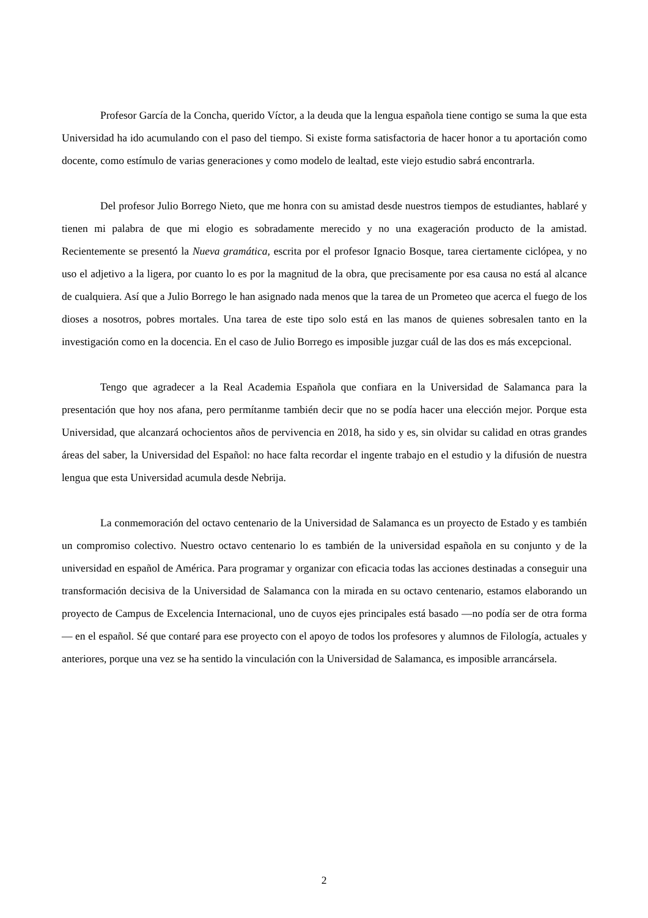Profesor García de la Concha, querido Víctor, a la deuda que la lengua española tiene contigo se suma la que esta Universidad ha ido acumulando con el paso del tiempo. Si existe forma satisfactoria de hacer honor a tu aportación como docente, como estímulo de varias generaciones y como modelo de lealtad, este viejo estudio sabrá encontrarla.
Del profesor Julio Borrego Nieto, que me honra con su amistad desde nuestros tiempos de estudiantes, hablaré y tienen mi palabra de que mi elogio es sobradamente merecido y no una exageración producto de la amistad. Recientemente se presentó la Nueva gramática, escrita por el profesor Ignacio Bosque, tarea ciertamente ciclópea, y no uso el adjetivo a la ligera, por cuanto lo es por la magnitud de la obra, que precisamente por esa causa no está al alcance de cualquiera. Así que a Julio Borrego le han asignado nada menos que la tarea de un Prometeo que acerca el fuego de los dioses a nosotros, pobres mortales. Una tarea de este tipo solo está en las manos de quienes sobresalen tanto en la investigación como en la docencia. En el caso de Julio Borrego es imposible juzgar cuál de las dos es más excepcional.
Tengo que agradecer a la Real Academia Española que confiara en la Universidad de Salamanca para la presentación que hoy nos afana, pero permítanme también decir que no se podía hacer una elección mejor. Porque esta Universidad, que alcanzará ochocientos años de pervivencia en 2018, ha sido y es, sin olvidar su calidad en otras grandes áreas del saber, la Universidad del Español: no hace falta recordar el ingente trabajo en el estudio y la difusión de nuestra lengua que esta Universidad acumula desde Nebrija.
La conmemoración del octavo centenario de la Universidad de Salamanca es un proyecto de Estado y es también un compromiso colectivo. Nuestro octavo centenario lo es también de la universidad española en su conjunto y de la universidad en español de América. Para programar y organizar con eficacia todas las acciones destinadas a conseguir una transformación decisiva de la Universidad de Salamanca con la mirada en su octavo centenario, estamos elaborando un proyecto de Campus de Excelencia Internacional, uno de cuyos ejes principales está basado —no podía ser de otra forma— en el español. Sé que contaré para ese proyecto con el apoyo de todos los profesores y alumnos de Filología, actuales y anteriores, porque una vez se ha sentido la vinculación con la Universidad de Salamanca, es imposible arrancársela.
2